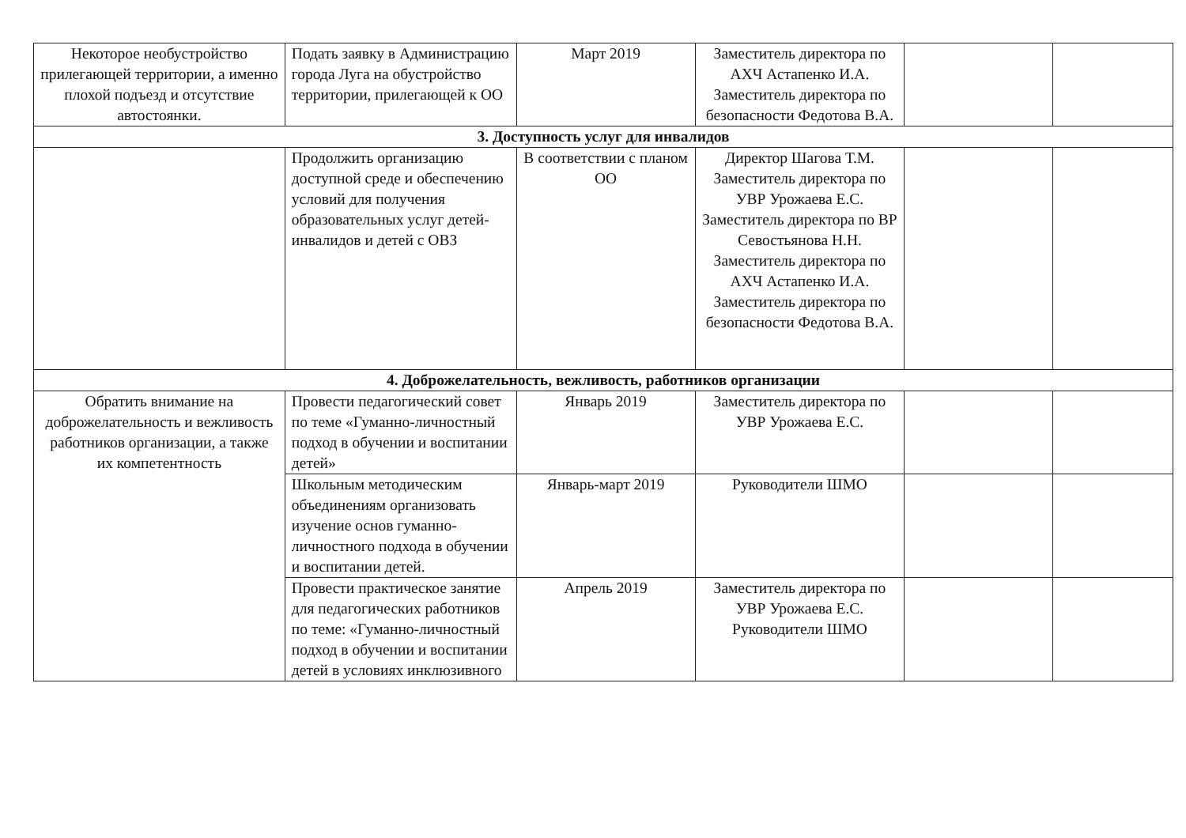| Некоторое необустройство прилегающей территории, а именно плохой подъезд и отсутствие автостоянки. | Подать заявку в Администрацию города Луга на обустройство территории, прилегающей к ОО | Март 2019 | Заместитель директора по АХЧ Астапенко И.А. Заместитель директора по безопасности Федотова В.А. | | |
| 3. Доступность услуг для инвалидов | | | | | |
| | Продолжить организацию доступной среде и обеспечению условий для получения образовательных услуг детей-инвалидов и детей с ОВЗ | В соответствии с планом ОО | Директор Шагова Т.М. Заместитель директора по УВР Урожаева Е.С. Заместитель директора по ВР Севостьянова Н.Н. Заместитель директора по АХЧ Астапенко И.А. Заместитель директора по безопасности Федотова В.А. | | |
| 4. Доброжелательность, вежливость, работников организации | | | | | |
| Обратить внимание на доброжелательность и вежливость работников организации, а также их компетентность | Провести педагогический совет по теме «Гуманно-личностный подход в обучении и воспитании детей» | Январь 2019 | Заместитель директора по УВР Урожаева Е.С. | | |
| | Школьным методическим объединениям организовать изучение основ гуманно-личностного подхода в обучении и воспитании детей. | Январь-март 2019 | Руководители ШМО | | |
| | Провести практическое занятие для педагогических работников по теме: «Гуманно-личностный подход в обучении и воспитании детей в условиях инклюзивного | Апрель 2019 | Заместитель директора по УВР Урожаева Е.С. Руководители ШМО | | |